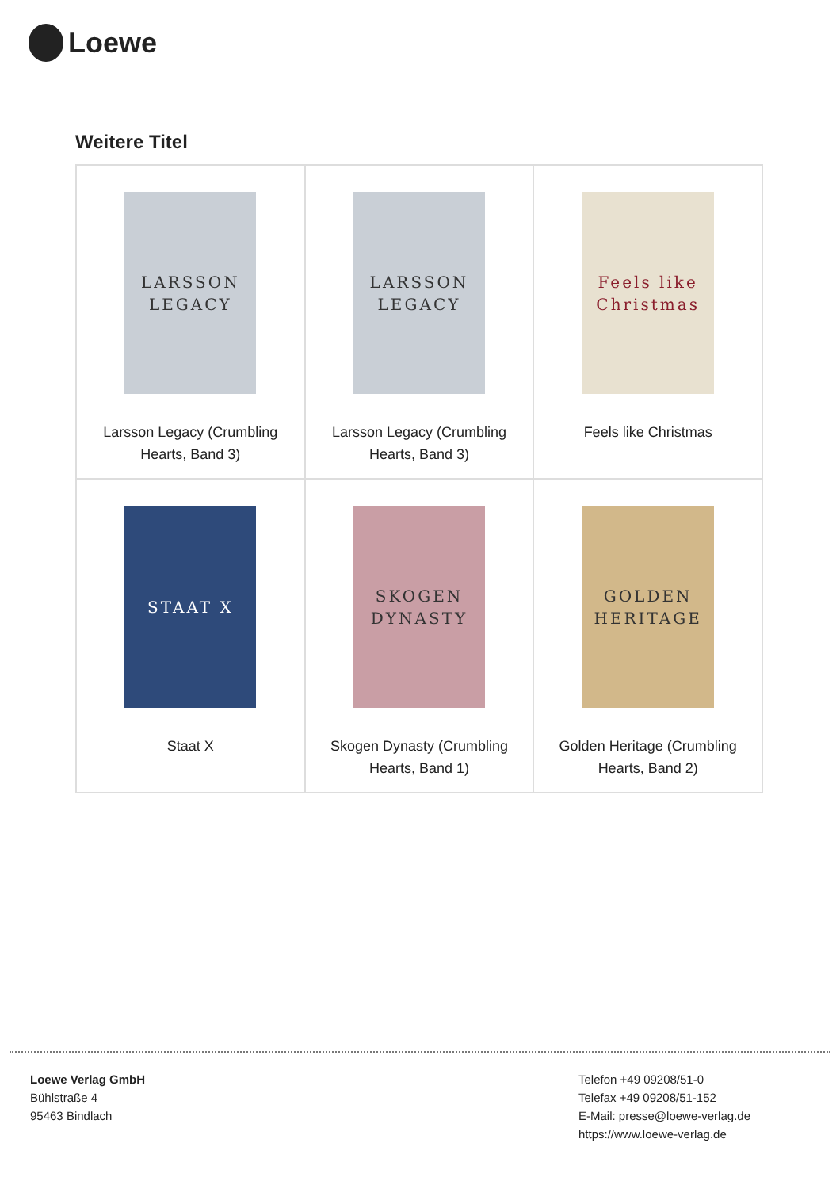Loewe
Weitere Titel
| LARSSON LEGACY Larsson Legacy (Crumbling Hearts, Band 3) | LARSSON LEGACY Larsson Legacy (Crumbling Hearts, Band 3) | Feels like Christmas Feels like Christmas |
| STAAT X Staat X | SKOGEN DYNASTY Skogen Dynasty (Crumbling Hearts, Band 1) | GOLDEN HERITAGE Golden Heritage (Crumbling Hearts, Band 2) |
Loewe Verlag GmbH
Bühlstraße 4
95463 Bindlach
Telefon +49 09208/51-0
Telefax +49 09208/51-152
E-Mail: presse@loewe-verlag.de
https://www.loewe-verlag.de